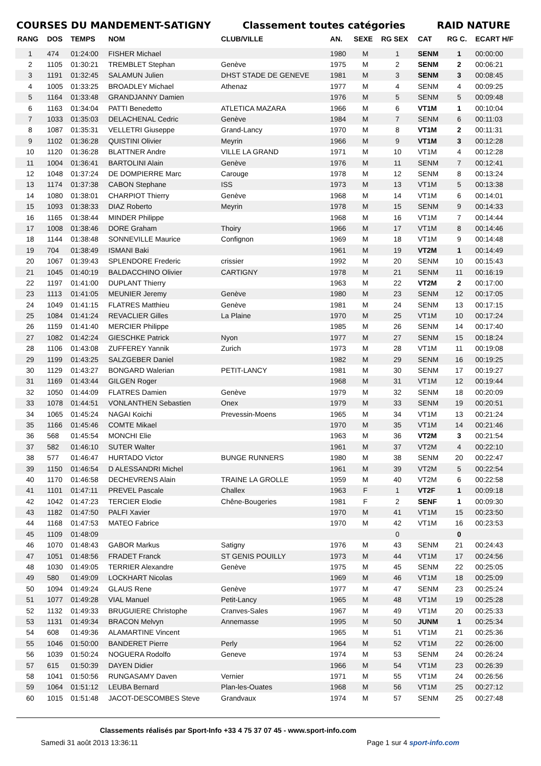COURSES DU MANDEMENT-SATIGNY Classement toutes catégories RAID NATURE
| RANG | DOS | TEMPS | NOM | CLUB/VILLE | AN. | SEXE | RG SEX | CAT | RG C. | ECART H/F |
| --- | --- | --- | --- | --- | --- | --- | --- | --- | --- | --- |
| 1 | 474 | 01:24:00 | FISHER Michael | | 1980 | M | 1 | SENM | 1 | 00:00:00 |
| 2 | 1105 | 01:30:21 | TREMBLET Stephan | Genève | 1975 | M | 2 | SENM | 2 | 00:06:21 |
| 3 | 1191 | 01:32:45 | SALAMUN Julien | DHST STADE DE GENEVE | 1981 | M | 3 | SENM | 3 | 00:08:45 |
| 4 | 1005 | 01:33:25 | BROADLEY Michael | Athenaz | 1977 | M | 4 | SENM | 4 | 00:09:25 |
| 5 | 1164 | 01:33:48 | GRANDJANNY Damien | | 1976 | M | 5 | SENM | 5 | 00:09:48 |
| 6 | 1163 | 01:34:04 | PATTI Benedetto | ATLETICA MAZARA | 1966 | M | 6 | VT1M | 1 | 00:10:04 |
| 7 | 1033 | 01:35:03 | DELACHENAL Cedric | Genève | 1984 | M | 7 | SENM | 6 | 00:11:03 |
| 8 | 1087 | 01:35:31 | VELLETRI Giuseppe | Grand-Lancy | 1970 | M | 8 | VT1M | 2 | 00:11:31 |
| 9 | 1102 | 01:36:28 | QUISTINI Olivier | Meyrin | 1966 | M | 9 | VT1M | 3 | 00:12:28 |
| 10 | 1120 | 01:36:28 | BLATTNER Andre | VILLE LA GRAND | 1971 | M | 10 | VT1M | 4 | 00:12:28 |
| 11 | 1004 | 01:36:41 | BARTOLINI Alain | Genève | 1976 | M | 11 | SENM | 7 | 00:12:41 |
| 12 | 1048 | 01:37:24 | DE DOMPIERRE Marc | Carouge | 1978 | M | 12 | SENM | 8 | 00:13:24 |
| 13 | 1174 | 01:37:38 | CABON Stephane | ISS | 1973 | M | 13 | VT1M | 5 | 00:13:38 |
| 14 | 1080 | 01:38:01 | CHARPIOT Thierry | Genève | 1968 | M | 14 | VT1M | 6 | 00:14:01 |
| 15 | 1093 | 01:38:33 | DIAZ Roberto | Meyrin | 1978 | M | 15 | SENM | 9 | 00:14:33 |
| 16 | 1165 | 01:38:44 | MINDER Philippe | | 1968 | M | 16 | VT1M | 7 | 00:14:44 |
| 17 | 1008 | 01:38:46 | DORE Graham | Thoiry | 1966 | M | 17 | VT1M | 8 | 00:14:46 |
| 18 | 1144 | 01:38:48 | SONNEVILLE Maurice | Confignon | 1969 | M | 18 | VT1M | 9 | 00:14:48 |
| 19 | 704 | 01:38:49 | ISMANI Baki | | 1961 | M | 19 | VT2M | 1 | 00:14:49 |
| 20 | 1067 | 01:39:43 | SPLENDORE Frederic | crissier | 1992 | M | 20 | SENM | 10 | 00:15:43 |
| 21 | 1045 | 01:40:19 | BALDACCHINO Olivier | CARTIGNY | 1978 | M | 21 | SENM | 11 | 00:16:19 |
| 22 | 1197 | 01:41:00 | DUPLANT Thierry | | 1963 | M | 22 | VT2M | 2 | 00:17:00 |
| 23 | 1113 | 01:41:05 | MEUNIER Jeremy | Genève | 1980 | M | 23 | SENM | 12 | 00:17:05 |
| 24 | 1049 | 01:41:15 | FLATRES Matthieu | Genève | 1981 | M | 24 | SENM | 13 | 00:17:15 |
| 25 | 1084 | 01:41:24 | REVACLIER Gilles | La Plaine | 1970 | M | 25 | VT1M | 10 | 00:17:24 |
| 26 | 1159 | 01:41:40 | MERCIER Philippe | | 1985 | M | 26 | SENM | 14 | 00:17:40 |
| 27 | 1082 | 01:42:24 | GIESCHKE Patrick | Nyon | 1977 | M | 27 | SENM | 15 | 00:18:24 |
| 28 | 1106 | 01:43:08 | ZUFFEREY Yannik | Zurich | 1973 | M | 28 | VT1M | 11 | 00:19:08 |
| 29 | 1199 | 01:43:25 | SALZGEBER Daniel | | 1982 | M | 29 | SENM | 16 | 00:19:25 |
| 30 | 1129 | 01:43:27 | BONGARD Walerian | PETIT-LANCY | 1981 | M | 30 | SENM | 17 | 00:19:27 |
| 31 | 1169 | 01:43:44 | GILGEN Roger | | 1968 | M | 31 | VT1M | 12 | 00:19:44 |
| 32 | 1050 | 01:44:09 | FLATRES Damien | Genève | 1979 | M | 32 | SENM | 18 | 00:20:09 |
| 33 | 1078 | 01:44:51 | VONLANTHEN Sebastien | Onex | 1979 | M | 33 | SENM | 19 | 00:20:51 |
| 34 | 1065 | 01:45:24 | NAGAI Koichi | Prevessin-Moens | 1965 | M | 34 | VT1M | 13 | 00:21:24 |
| 35 | 1166 | 01:45:46 | COMTE Mikael | | 1970 | M | 35 | VT1M | 14 | 00:21:46 |
| 36 | 568 | 01:45:54 | MONCHI Elie | | 1963 | M | 36 | VT2M | 3 | 00:21:54 |
| 37 | 582 | 01:46:10 | SUTER Walter | | 1961 | M | 37 | VT2M | 4 | 00:22:10 |
| 38 | 577 | 01:46:47 | HURTADO Victor | BUNGE RUNNERS | 1980 | M | 38 | SENM | 20 | 00:22:47 |
| 39 | 1150 | 01:46:54 | D ALESSANDRI Michel | | 1961 | M | 39 | VT2M | 5 | 00:22:54 |
| 40 | 1170 | 01:46:58 | DECHEVRENS Alain | TRAINE LA GROLLE | 1959 | M | 40 | VT2M | 6 | 00:22:58 |
| 41 | 1101 | 01:47:11 | PREVEL Pascale | Challex | 1963 | F | 1 | VT2F | 1 | 00:09:18 |
| 42 | 1042 | 01:47:23 | TERCIER Elodie | Chêne-Bougeries | 1981 | F | 2 | SENF | 1 | 00:09:30 |
| 43 | 1182 | 01:47:50 | PALFI Xavier | | 1970 | M | 41 | VT1M | 15 | 00:23:50 |
| 44 | 1168 | 01:47:53 | MATEO Fabrice | | 1970 | M | 42 | VT1M | 16 | 00:23:53 |
| 45 | 1109 | 01:48:09 | | | | | 0 | | 0 | |
| 46 | 1070 | 01:48:43 | GABOR Markus | Satigny | 1976 | M | 43 | SENM | 21 | 00:24:43 |
| 47 | 1051 | 01:48:56 | FRADET Franck | ST GENIS POUILLY | 1973 | M | 44 | VT1M | 17 | 00:24:56 |
| 48 | 1030 | 01:49:05 | TERRIER Alexandre | Genève | 1975 | M | 45 | SENM | 22 | 00:25:05 |
| 49 | 580 | 01:49:09 | LOCKHART Nicolas | | 1969 | M | 46 | VT1M | 18 | 00:25:09 |
| 50 | 1094 | 01:49:24 | GLAUS Rene | Genève | 1977 | M | 47 | SENM | 23 | 00:25:24 |
| 51 | 1077 | 01:49:28 | VIAL Manuel | Petit-Lancy | 1965 | M | 48 | VT1M | 19 | 00:25:28 |
| 52 | 1132 | 01:49:33 | BRUGUIERE Christophe | Cranves-Sales | 1967 | M | 49 | VT1M | 20 | 00:25:33 |
| 53 | 1131 | 01:49:34 | BRACON Melvyn | Annemasse | 1995 | M | 50 | JUNM | 1 | 00:25:34 |
| 54 | 608 | 01:49:36 | ALAMARTINE Vincent | | 1965 | M | 51 | VT1M | 21 | 00:25:36 |
| 55 | 1046 | 01:50:00 | BANDERET Pierre | Perly | 1964 | M | 52 | VT1M | 22 | 00:26:00 |
| 56 | 1039 | 01:50:24 | NOGUERA Rodolfo | Geneve | 1974 | M | 53 | SENM | 24 | 00:26:24 |
| 57 | 615 | 01:50:39 | DAYEN Didier | | 1966 | M | 54 | VT1M | 23 | 00:26:39 |
| 58 | 1041 | 01:50:56 | RUNGASAMY Daven | Vernier | 1971 | M | 55 | VT1M | 24 | 00:26:56 |
| 59 | 1064 | 01:51:12 | LEUBA Bernard | Plan-les-Ouates | 1968 | M | 56 | VT1M | 25 | 00:27:12 |
| 60 | 1015 | 01:51:48 | JACOT-DESCOMBES Steve | Grandvaux | 1974 | M | 57 | SENM | 25 | 00:27:48 |
Classements réalisés par Sport-Info +33 4 75 37 07 45 - www.sport-info.com
Samedi 31 août 2013 13:36:11 Page 1 sur 4 sport-info.com